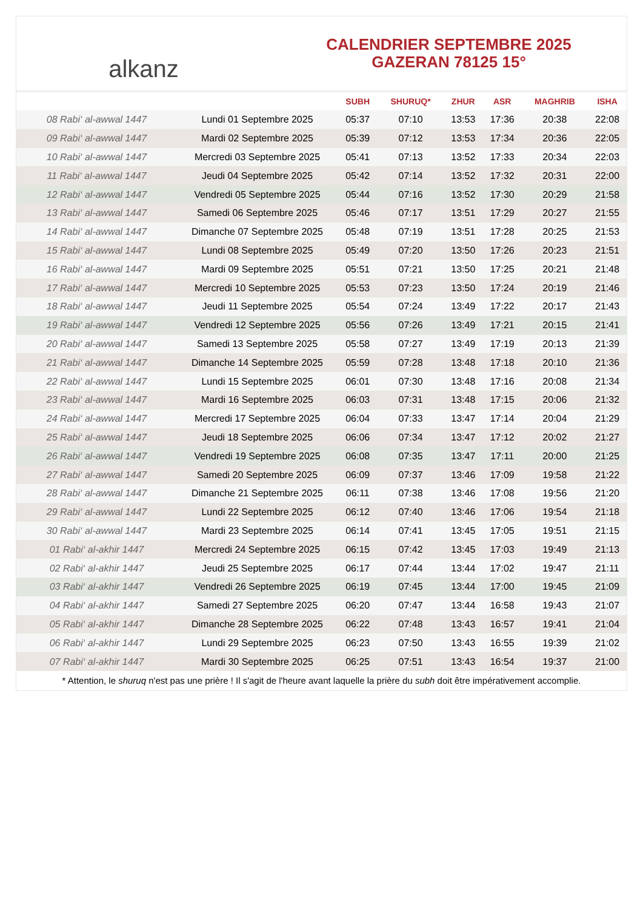alkanz
CALENDRIER SEPTEMBRE 2025
GAZERAN 78125 15°
| | | SUBH | SHURUQ* | ZHUR | ASR | MAGHRIB | ISHA |
| --- | --- | --- | --- | --- | --- | --- | --- |
| 08 Rabi‘ al-awwal 1447 | Lundi 01 Septembre 2025 | 05:37 | 07:10 | 13:53 | 17:36 | 20:38 | 22:08 |
| 09 Rabi‘ al-awwal 1447 | Mardi 02 Septembre 2025 | 05:39 | 07:12 | 13:53 | 17:34 | 20:36 | 22:05 |
| 10 Rabi‘ al-awwal 1447 | Mercredi 03 Septembre 2025 | 05:41 | 07:13 | 13:52 | 17:33 | 20:34 | 22:03 |
| 11 Rabi‘ al-awwal 1447 | Jeudi 04 Septembre 2025 | 05:42 | 07:14 | 13:52 | 17:32 | 20:31 | 22:00 |
| 12 Rabi‘ al-awwal 1447 | Vendredi 05 Septembre 2025 | 05:44 | 07:16 | 13:52 | 17:30 | 20:29 | 21:58 |
| 13 Rabi‘ al-awwal 1447 | Samedi 06 Septembre 2025 | 05:46 | 07:17 | 13:51 | 17:29 | 20:27 | 21:55 |
| 14 Rabi‘ al-awwal 1447 | Dimanche 07 Septembre 2025 | 05:48 | 07:19 | 13:51 | 17:28 | 20:25 | 21:53 |
| 15 Rabi‘ al-awwal 1447 | Lundi 08 Septembre 2025 | 05:49 | 07:20 | 13:50 | 17:26 | 20:23 | 21:51 |
| 16 Rabi‘ al-awwal 1447 | Mardi 09 Septembre 2025 | 05:51 | 07:21 | 13:50 | 17:25 | 20:21 | 21:48 |
| 17 Rabi‘ al-awwal 1447 | Mercredi 10 Septembre 2025 | 05:53 | 07:23 | 13:50 | 17:24 | 20:19 | 21:46 |
| 18 Rabi‘ al-awwal 1447 | Jeudi 11 Septembre 2025 | 05:54 | 07:24 | 13:49 | 17:22 | 20:17 | 21:43 |
| 19 Rabi‘ al-awwal 1447 | Vendredi 12 Septembre 2025 | 05:56 | 07:26 | 13:49 | 17:21 | 20:15 | 21:41 |
| 20 Rabi‘ al-awwal 1447 | Samedi 13 Septembre 2025 | 05:58 | 07:27 | 13:49 | 17:19 | 20:13 | 21:39 |
| 21 Rabi‘ al-awwal 1447 | Dimanche 14 Septembre 2025 | 05:59 | 07:28 | 13:48 | 17:18 | 20:10 | 21:36 |
| 22 Rabi‘ al-awwal 1447 | Lundi 15 Septembre 2025 | 06:01 | 07:30 | 13:48 | 17:16 | 20:08 | 21:34 |
| 23 Rabi‘ al-awwal 1447 | Mardi 16 Septembre 2025 | 06:03 | 07:31 | 13:48 | 17:15 | 20:06 | 21:32 |
| 24 Rabi‘ al-awwal 1447 | Mercredi 17 Septembre 2025 | 06:04 | 07:33 | 13:47 | 17:14 | 20:04 | 21:29 |
| 25 Rabi‘ al-awwal 1447 | Jeudi 18 Septembre 2025 | 06:06 | 07:34 | 13:47 | 17:12 | 20:02 | 21:27 |
| 26 Rabi‘ al-awwal 1447 | Vendredi 19 Septembre 2025 | 06:08 | 07:35 | 13:47 | 17:11 | 20:00 | 21:25 |
| 27 Rabi‘ al-awwal 1447 | Samedi 20 Septembre 2025 | 06:09 | 07:37 | 13:46 | 17:09 | 19:58 | 21:22 |
| 28 Rabi‘ al-awwal 1447 | Dimanche 21 Septembre 2025 | 06:11 | 07:38 | 13:46 | 17:08 | 19:56 | 21:20 |
| 29 Rabi‘ al-awwal 1447 | Lundi 22 Septembre 2025 | 06:12 | 07:40 | 13:46 | 17:06 | 19:54 | 21:18 |
| 30 Rabi‘ al-awwal 1447 | Mardi 23 Septembre 2025 | 06:14 | 07:41 | 13:45 | 17:05 | 19:51 | 21:15 |
| 01 Rabi‘ al-akhir 1447 | Mercredi 24 Septembre 2025 | 06:15 | 07:42 | 13:45 | 17:03 | 19:49 | 21:13 |
| 02 Rabi‘ al-akhir 1447 | Jeudi 25 Septembre 2025 | 06:17 | 07:44 | 13:44 | 17:02 | 19:47 | 21:11 |
| 03 Rabi‘ al-akhir 1447 | Vendredi 26 Septembre 2025 | 06:19 | 07:45 | 13:44 | 17:00 | 19:45 | 21:09 |
| 04 Rabi‘ al-akhir 1447 | Samedi 27 Septembre 2025 | 06:20 | 07:47 | 13:44 | 16:58 | 19:43 | 21:07 |
| 05 Rabi‘ al-akhir 1447 | Dimanche 28 Septembre 2025 | 06:22 | 07:48 | 13:43 | 16:57 | 19:41 | 21:04 |
| 06 Rabi‘ al-akhir 1447 | Lundi 29 Septembre 2025 | 06:23 | 07:50 | 13:43 | 16:55 | 19:39 | 21:02 |
| 07 Rabi‘ al-akhir 1447 | Mardi 30 Septembre 2025 | 06:25 | 07:51 | 13:43 | 16:54 | 19:37 | 21:00 |
* Attention, le shuruq n'est pas une prière ! Il s'agit de l'heure avant laquelle la prière du subh doit être impérativement accomplie.